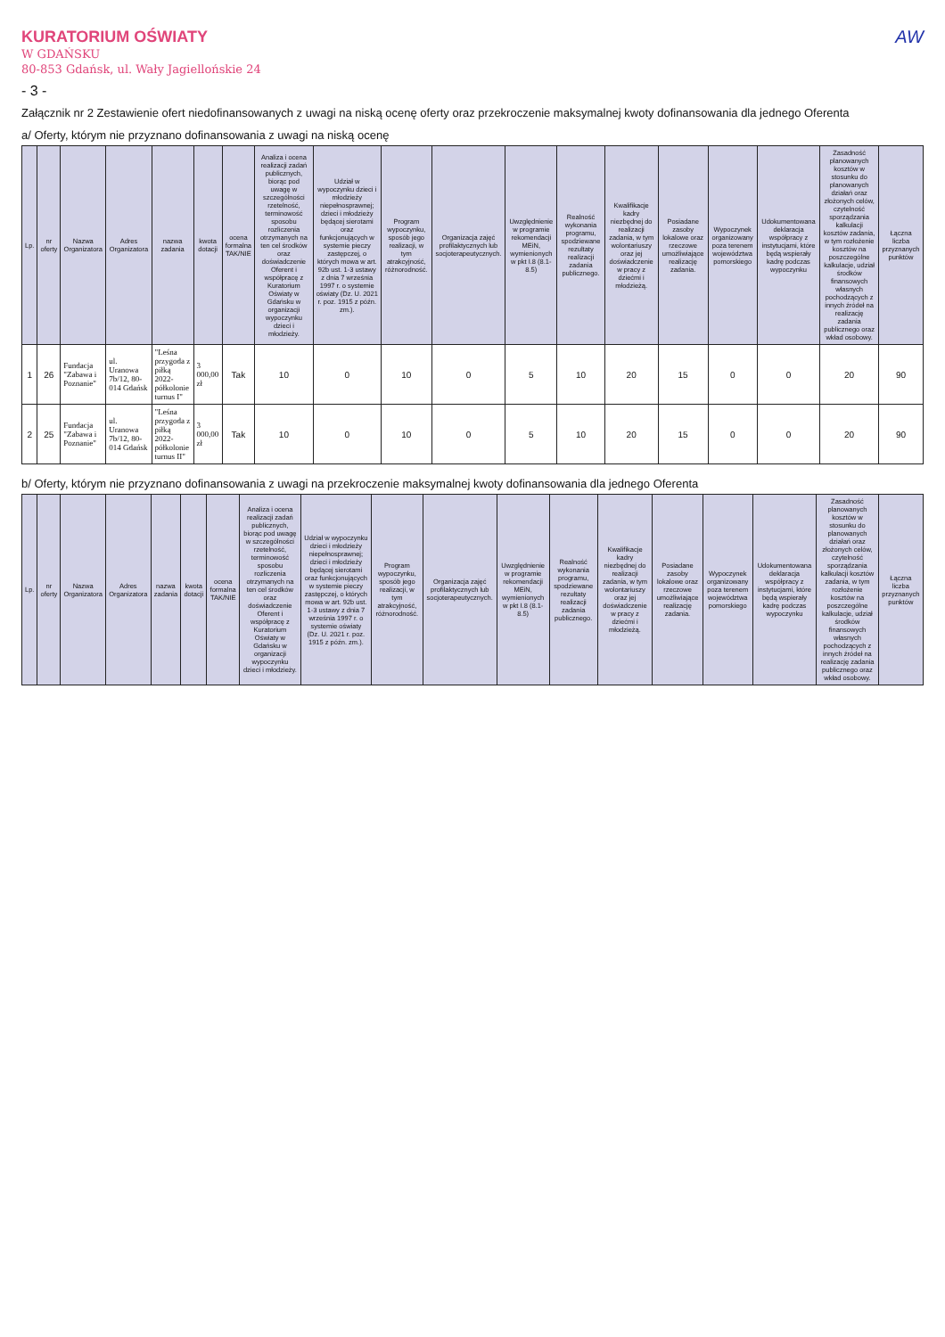AW
KURATORIUM OŚWIATY
W GDAŃSKU
80-853 Gdańsk, ul. Wały Jagiellońskie 24
- 3 -
Załącznik nr 2 Zestawienie ofert niedofinansowanych z uwagi na niską ocenę oferty oraz przekroczenie maksymalnej kwoty dofinansowania dla jednego Oferenta
a/ Oferty, którym nie przyznano dofinansowania z uwagi na niską ocenę
| Lp. | nr oferty | Nazwa Organizatora | Adres Organizatora | nazwa zadania | kwota dotacji | ocena formalna TAK/NIE | Analiza i ocena realizacji zadań publicznych, biorąc pod uwagę w szczególności rzetelność, terminowość sposobu rozliczenia otrzymanych na ten cel środków oraz doświadczenie Oferent i współpracę z Kuratorium Oświaty w Gdańsku w organizacji wypoczynku dzieci i młodzieży. | Udział w wypoczynku dzieci i młodzieży niepełnosprawnej; dzieci i młodzieży będącej sierotami oraz funkcjonujących w systemie pieczy zastępczej, o których mowa w art. 92b ust. 1-3 ustawy z dnia 7 września 1997 r. o systemie oświaty (Dz. U. 2021 r. poz. 1915 z późn. zm.). | Program wypoczynku, sposób jego realizacji, w tym atrakcyjność, różnorodność. | Organizacja zajęć profilaktycznych lub socjoterapeutycznych. | Uwzględnienie w programie rekomendacji MEiN, wymienionych w pkt I.8 (8.1-8.5) | Realność wykonania programu, spodziewane rezultaty realizacji zadania publicznego. | Kwalifikacje kadry niezbędnej do realizacji zadania, w tym wolontariuszy oraz jej doświadczenie w pracy z dziećmi i młodzieżą. | Posiadane zasoby lokalowe oraz rzeczowe umożliwiające realizację zadania. | Wypoczynek organizowany poza terenem województwa pomorskiego | Udokumentowana deklaracja współpracy z instytucjami, które będą wspierały kadrę podczas wypoczynku | Zasadność planowanych kosztów w stosunku do planowanych działań oraz złożonych celów, czytelność sporządzania kalkulacji kosztów zadania, w tym rozłożenie kosztów na poszczególne kalkulacje, udział środków finansowych własnych pochodzących z innych źródeł na realizację zadania publicznego oraz wkład osobowy. | Łączna liczba przyznanych punktów |
| --- | --- | --- | --- | --- | --- | --- | --- | --- | --- | --- | --- | --- | --- | --- | --- | --- | --- | --- |
| 1 | 26 | Fundacja "Zabawa i Poznanie" | ul. Uranowa 7b/12, 80-014 Gdańsk | "Leśna przygoda z piłką 2022- półkolonie turnus I" | 3 000,00 zł | Tak | 10 | 0 | 10 | 0 | 5 | 10 | 20 | 15 | 0 | 0 | 20 | 90 |
| 2 | 25 | Fundacja "Zabawa i Poznanie" | ul. Uranowa 7b/12, 80-014 Gdańsk | "Leśna przygoda z piłką 2022- półkolonie turnus II" | 3 000,00 zł | Tak | 10 | 0 | 10 | 0 | 5 | 10 | 20 | 15 | 0 | 0 | 20 | 90 |
b/ Oferty, którym nie przyznano dofinansowania z uwagi na przekroczenie maksymalnej kwoty dofinansowania dla jednego Oferenta
| Lp. | nr oferty | Nazwa Organizatora | Adres Organizatora | nazwa zadania | kwota dotacji | ocena formalna TAK/NIE | Analiza i ocena realizacji zadań publicznych, biorąc pod uwagę w szczególności rzetelność, terminowość sposobu rozliczenia otrzymanych na ten cel środków oraz doświadczenie Oferent i współpracę z Kuratorium Oświaty w Gdańsku w organizacji wypoczynku dzieci i młodzieży. | Udział w wypoczynku dzieci i młodzieży niepełnosprawnej; dzieci i młodzieży będącej sierotami oraz funkcjonujących w systemie pieczy zastępczej, o których mowa w art. 92b ust. 1-3 ustawy z dnia 7 września 1997 r. o systemie oświaty (Dz. U. 2021 r. poz. 1915 z późn. zm.). | Program wypoczynku, sposób jego realizacji, w tym atrakcyjność, różnorodność. | Organizacja zajęć profilaktycznych lub socjoterapeutycznych. | Uwzględnienie w programie rekomendacji MEiN, wymienionych w pkt I.8 (8.1-8.5) | Realność wykonania programu, spodziewane rezultaty realizacji zadania publicznego. | Kwalifikacje kadry niezbędnej do realizacji zadania, w tym wolontariuszy oraz jej doświadczenie w pracy z dziećmi i młodzieżą. | Posiadane zasoby lokalowe oraz rzeczowe umożliwiające realizację zadania. | Wypoczynek organizowany poza terenem województwa pomorskiego | Udokumentowana deklaracja współpracy z instytucjami, które będą wspierały kadrę podczas wypoczynku | Zasadność planowanych kosztów w stosunku do planowanych działań oraz złożonych celów, czytelność sporządzania kalkulacji kosztów zadania, w tym rozłożenie kosztów na poszczególne kalkulacje, udział środków finansowych własnych pochodzących z innych źródeł na realizację zadania publicznego oraz wkład osobowy. | Łączna liczba przyznanych punktów |
| --- | --- | --- | --- | --- | --- | --- | --- | --- | --- | --- | --- | --- | --- | --- | --- | --- | --- | --- |